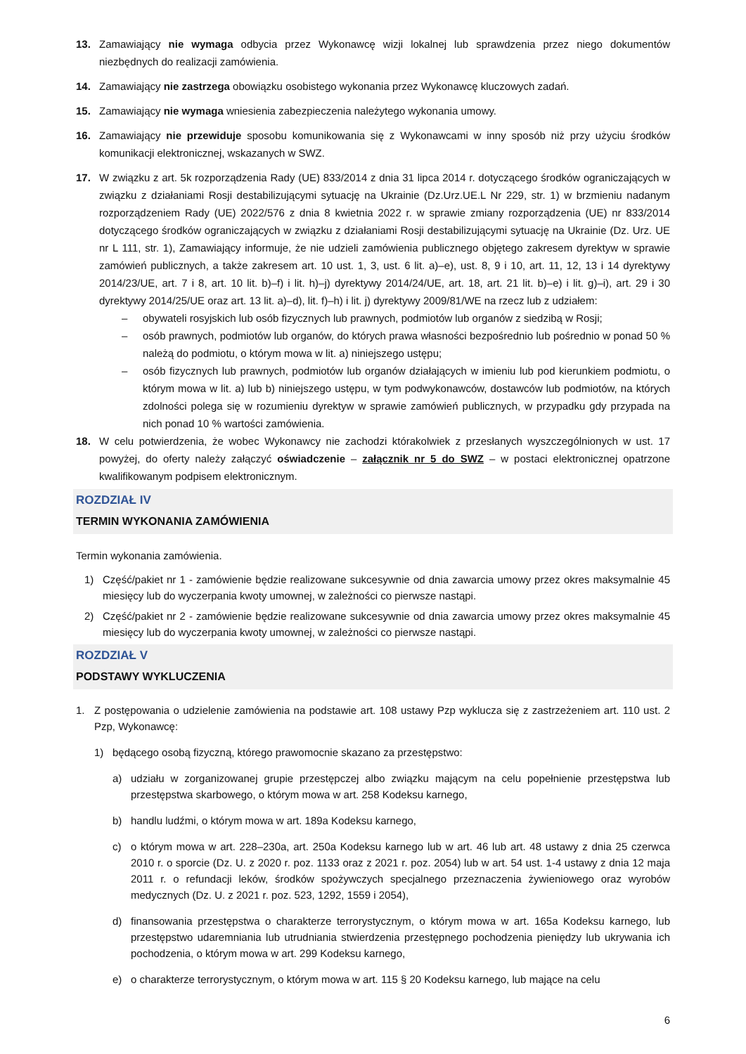13. Zamawiający nie wymaga odbycia przez Wykonawcę wizji lokalnej lub sprawdzenia przez niego dokumentów niezbędnych do realizacji zamówienia.
14. Zamawiający nie zastrzega obowiązku osobistego wykonania przez Wykonawcę kluczowych zadań.
15. Zamawiający nie wymaga wniesienia zabezpieczenia należytego wykonania umowy.
16. Zamawiający nie przewiduje sposobu komunikowania się z Wykonawcami w inny sposób niż przy użyciu środków komunikacji elektronicznej, wskazanych w SWZ.
17. W związku z art. 5k rozporządzenia Rady (UE) 833/2014 z dnia 31 lipca 2014 r. dotyczącego środków ograniczających w związku z działaniami Rosji destabilizującymi sytuację na Ukrainie (Dz.Urz.UE.L Nr 229, str. 1) w brzmieniu nadanym rozporządzeniem Rady (UE) 2022/576 z dnia 8 kwietnia 2022 r. w sprawie zmiany rozporządzenia (UE) nr 833/2014 dotyczącego środków ograniczających w związku z działaniami Rosji destabilizującymi sytuację na Ukrainie (Dz. Urz. UE nr L 111, str. 1), Zamawiający informuje, że nie udzieli zamówienia publicznego objętego zakresem dyrektyw w sprawie zamówień publicznych, a także zakresem art. 10 ust. 1, 3, ust. 6 lit. a)–e), ust. 8, 9 i 10, art. 11, 12, 13 i 14 dyrektywy 2014/23/UE, art. 7 i 8, art. 10 lit. b)–f) i lit. h)–j) dyrektywy 2014/24/UE, art. 18, art. 21 lit. b)–e) i lit. g)–i), art. 29 i 30 dyrektywy 2014/25/UE oraz art. 13 lit. a)–d), lit. f)–h) i lit. j) dyrektywy 2009/81/WE na rzecz lub z udziałem:
– obywateli rosyjskich lub osób fizycznych lub prawnych, podmiotów lub organów z siedzibą w Rosji;
– osób prawnych, podmiotów lub organów, do których prawa własności bezpośrednio lub pośrednio w ponad 50 % należą do podmiotu, o którym mowa w lit. a) niniejszego ustępu;
– osób fizycznych lub prawnych, podmiotów lub organów działających w imieniu lub pod kierunkiem podmiotu, o którym mowa w lit. a) lub b) niniejszego ustępu, w tym podwykonawców, dostawców lub podmiotów, na których zdolności polega się w rozumieniu dyrektyw w sprawie zamówień publicznych, w przypadku gdy przypada na nich ponad 10 % wartości zamówienia.
18. W celu potwierdzenia, że wobec Wykonawcy nie zachodzi którakolwiek z przesłanych wyszczególnionych w ust. 17 powyżej, do oferty należy załączyć oświadczenie – załącznik nr 5 do SWZ – w postaci elektronicznej opatrzone kwalifikowanym podpisem elektronicznym.
ROZDZIAŁ IV
TERMIN WYKONANIA ZAMÓWIENIA
Termin wykonania zamówienia.
1) Część/pakiet nr 1 - zamówienie będzie realizowane sukcesywnie od dnia zawarcia umowy przez okres maksymalnie 45 miesięcy lub do wyczerpania kwoty umownej, w zależności co pierwsze nastąpi.
2) Część/pakiet nr 2 - zamówienie będzie realizowane sukcesywnie od dnia zawarcia umowy przez okres maksymalnie 45 miesięcy lub do wyczerpania kwoty umownej, w zależności co pierwsze nastąpi.
ROZDZIAŁ V
PODSTAWY WYKLUCZENIA
1. Z postępowania o udzielenie zamówienia na podstawie art. 108 ustawy Pzp wyklucza się z zastrzeżeniem art. 110 ust. 2 Pzp, Wykonawcę:
1) będącego osobą fizyczną, którego prawomocnie skazano za przestępstwo:
a) udziału w zorganizowanej grupie przestępczej albo związku mającym na celu popełnienie przestępstwa lub przestępstwa skarbowego, o którym mowa w art. 258 Kodeksu karnego,
b) handlu ludźmi, o którym mowa w art. 189a Kodeksu karnego,
c) o którym mowa w art. 228–230a, art. 250a Kodeksu karnego lub w art. 46 lub art. 48 ustawy z dnia 25 czerwca 2010 r. o sporcie (Dz. U. z 2020 r. poz. 1133 oraz z 2021 r. poz. 2054) lub w art. 54 ust. 1-4 ustawy z dnia 12 maja 2011 r. o refundacji leków, środków spożywczych specjalnego przeznaczenia żywieniowego oraz wyrobów medycznych (Dz. U. z 2021 r. poz. 523, 1292, 1559 i 2054),
d) finansowania przestępstwa o charakterze terrorystycznym, o którym mowa w art. 165a Kodeksu karnego, lub przestępstwo udaremniania lub utrudniania stwierdzenia przestępnego pochodzenia pieniędzy lub ukrywania ich pochodzenia, o którym mowa w art. 299 Kodeksu karnego,
e) o charakterze terrorystycznym, o którym mowa w art. 115 § 20 Kodeksu karnego, lub mające na celu
6